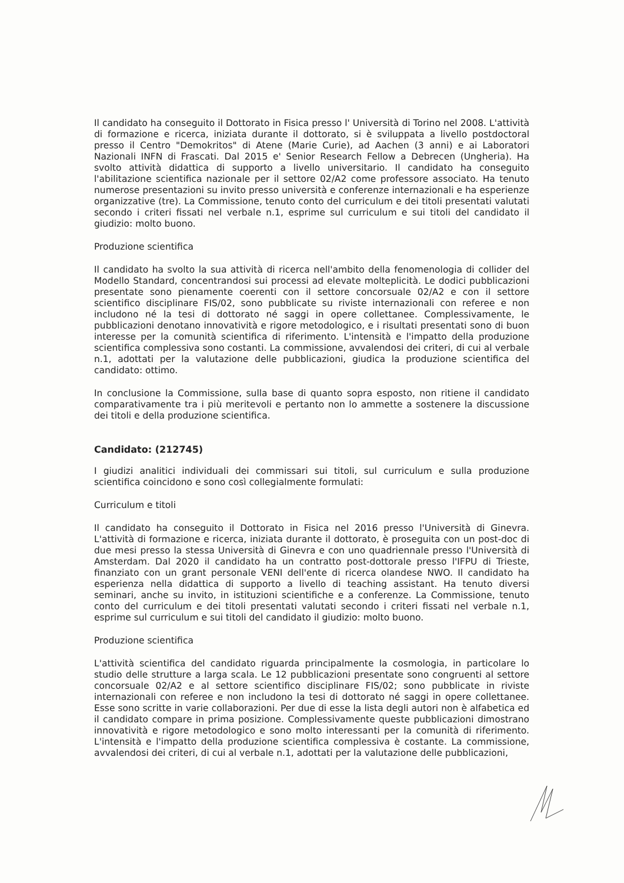Il candidato ha conseguito il Dottorato in Fisica presso l' Università di Torino nel 2008. L'attività di formazione e ricerca, iniziata durante il dottorato, si è sviluppata a livello postdoctoral presso il Centro "Demokritos" di Atene (Marie Curie), ad Aachen (3 anni) e ai Laboratori Nazionali INFN di Frascati. Dal 2015 e' Senior Research Fellow a Debrecen (Ungheria). Ha svolto attività didattica di supporto a livello universitario. Il candidato ha conseguito l'abilitazione scientifica nazionale per il settore 02/A2 come professore associato. Ha tenuto numerose presentazioni su invito presso università e conferenze internazionali e ha esperienze organizzative (tre). La Commissione, tenuto conto del curriculum e dei titoli presentati valutati secondo i criteri fissati nel verbale n.1, esprime sul curriculum e sui titoli del candidato il giudizio: molto buono.
Produzione scientifica
Il candidato ha svolto la sua attività di ricerca nell'ambito della fenomenologia di collider del Modello Standard, concentrandosi sui processi ad elevate molteplicità. Le dodici pubblicazioni presentate sono pienamente coerenti con il settore concorsuale 02/A2 e con il settore scientifico disciplinare FIS/02, sono pubblicate su riviste internazionali con referee e non includono né la tesi di dottorato né saggi in opere collettanee. Complessivamente, le pubblicazioni denotano innovatività e rigore metodologico, e i risultati presentati sono di buon interesse per la comunità scientifica di riferimento. L'intensità e l'impatto della produzione scientifica complessiva sono costanti. La commissione, avvalendosi dei criteri, di cui al verbale n.1, adottati per la valutazione delle pubblicazioni, giudica la produzione scientifica del candidato: ottimo.
In conclusione la Commissione, sulla base di quanto sopra esposto, non ritiene il candidato comparativamente tra i più meritevoli e pertanto non lo ammette a sostenere la discussione dei titoli e della produzione scientifica.
Candidato: (212745)
I giudizi analitici individuali dei commissari sui titoli, sul curriculum e sulla produzione scientifica coincidono e sono così collegialmente formulati:
Curriculum e titoli
Il candidato ha conseguito il Dottorato in Fisica nel 2016 presso l'Università di Ginevra. L'attività di formazione e ricerca, iniziata durante il dottorato, è proseguita con un post-doc di due mesi presso la stessa Università di Ginevra e con uno quadriennale presso l'Università di Amsterdam. Dal 2020 il candidato ha un contratto post-dottorale presso l'IFPU di Trieste, finanziato con un grant personale VENI dell'ente di ricerca olandese NWO. Il candidato ha esperienza nella didattica di supporto a livello di teaching assistant. Ha tenuto diversi seminari, anche su invito, in istituzioni scientifiche e a conferenze. La Commissione, tenuto conto del curriculum e dei titoli presentati valutati secondo i criteri fissati nel verbale n.1, esprime sul curriculum e sui titoli del candidato il giudizio: molto buono.
Produzione scientifica
L'attività scientifica del candidato riguarda principalmente la cosmologia, in particolare lo studio delle strutture a larga scala. Le 12 pubblicazioni presentate sono congruenti al settore concorsuale 02/A2 e al settore scientifico disciplinare FIS/02; sono pubblicate in riviste internazionali con referee e non includono la tesi di dottorato né saggi in opere collettanee. Esse sono scritte in varie collaborazioni. Per due di esse la lista degli autori non è alfabetica ed il candidato compare in prima posizione. Complessivamente queste pubblicazioni dimostrano innovatività e rigore metodologico e sono molto interessanti per la comunità di riferimento. L'intensità e l'impatto della produzione scientifica complessiva è costante. La commissione, avvalendosi dei criteri, di cui al verbale n.1, adottati per la valutazione delle pubblicazioni,